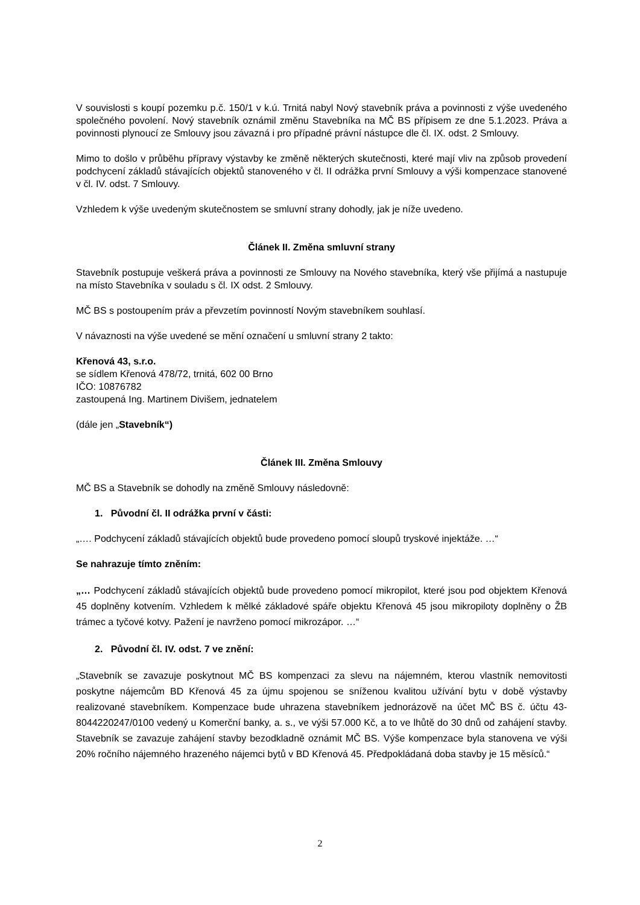V souvislosti s koupí pozemku p.č. 150/1 v k.ú. Trnitá nabyl Nový stavebník práva a povinnosti z výše uvedeného společného povolení. Nový stavebník oznámil změnu Stavebníka na MČ BS přípisem ze dne 5.1.2023. Práva a povinnosti plynoucí ze Smlouvy jsou závazná i pro případné právní nástupce dle čl. IX. odst. 2 Smlouvy.
Mimo to došlo v průběhu přípravy výstavby ke změně některých skutečnosti, které mají vliv na způsob provedení podchycení základů stávajících objektů stanoveného v čl. II odrážka první Smlouvy a výši kompenzace stanovené v čl. IV. odst. 7 Smlouvy.
Vzhledem k výše uvedeným skutečnostem se smluvní strany dohodly, jak je níže uvedeno.
Článek II. Změna smluvní strany
Stavebník postupuje veškerá práva a povinnosti ze Smlouvy na Nového stavebníka, který vše přijímá a nastupuje na místo Stavebníka v souladu s čl. IX odst. 2 Smlouvy.
MČ BS s postoupením práv a převzetím povinností Novým stavebníkem souhlasí.
V návaznosti na výše uvedené se mění označení u smluvní strany 2 takto:
Křenová 43, s.r.o.
se sídlem Křenová 478/72, trnitá, 602 00 Brno
IČO: 10876782
zastoupená Ing. Martinem Divišem, jednatelem
(dále jen „Stavebník“)
Článek III. Změna Smlouvy
MČ BS a Stavebník se dohodly na změně Smlouvy následovně:
1. Původní čl. II odrážka první v části:
„…. Podchycení základů stávajících objektů bude provedeno pomocí sloupů tryskové injektáže. …“
Se nahrazuje tímto zněním:
„… Podchycení základů stávajících objektů bude provedeno pomocí mikropilot, které jsou pod objektem Křenová 45 doplněny kotvením. Vzhledem k mělké základové spáře objektu Křenová 45 jsou mikropiloty doplněny o ŽB trámec a tyčové kotvy. Pažení je navrženo pomocí mikrozápor. …“
2. Původní čl. IV. odst. 7 ve znění:
„Stavebník se zavazuje poskytnout MČ BS kompenzaci za slevu na nájemném, kterou vlastník nemovitosti poskytne nájemcům BD Křenová 45 za újmu spojenou se sníženou kvalitou užívání bytu v době výstavby realizované stavebníkem. Kompenzace bude uhrazena stavebníkem jednorázově na účet MČ BS č. účtu 43-8044220247/0100 vedený u Komerční banky, a. s., ve výši 57.000 Kč, a to ve lhůtě do 30 dnů od zahájení stavby. Stavebník se zavazuje zahájení stavby bezodkladně oznámit MČ BS. Výše kompenzace byla stanovena ve výši 20% ročního nájemného hrazeného nájemci bytů v BD Křenová 45. Předpokládaná doba stavby je 15 měsíců.“
2